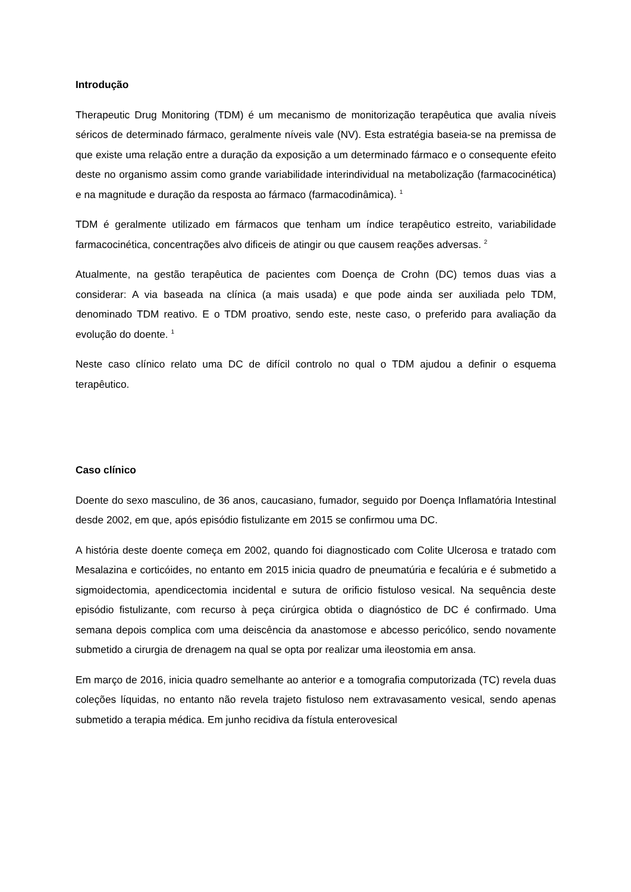Introdução
Therapeutic Drug Monitoring (TDM) é um mecanismo de monitorização terapêutica que avalia níveis séricos de determinado fármaco, geralmente níveis vale (NV). Esta estratégia baseia-se na premissa de que existe uma relação entre a duração da exposição a um determinado fármaco e o consequente efeito deste no organismo assim como grande variabilidade interindividual na metabolização (farmacocinética) e na magnitude e duração da resposta ao fármaco (farmacodinâmica). <sup>1</sup>
TDM é geralmente utilizado em fármacos que tenham um índice terapêutico estreito, variabilidade farmacocinética, concentrações alvo dificeis de atingir ou que causem reações adversas. <sup>2</sup>
Atualmente, na gestão terapêutica de pacientes com Doença de Crohn (DC) temos duas vias a considerar: A via baseada na clínica (a mais usada) e que pode ainda ser auxiliada pelo TDM, denominado TDM reativo. E o TDM proativo, sendo este, neste caso, o preferido para avaliação da evolução do doente. <sup>1</sup>
Neste caso clínico relato uma DC de difícil controlo no qual o TDM ajudou a definir o esquema terapêutico.
Caso clínico
Doente do sexo masculino, de 36 anos, caucasiano, fumador, seguido por Doença Inflamatória Intestinal desde 2002, em que, após episódio fistulizante em 2015 se confirmou uma DC.
A história deste doente começa em 2002, quando foi diagnosticado com Colite Ulcerosa e tratado com Mesalazina e corticóides, no entanto em 2015 inicia quadro de pneumatúria e fecalúria e é submetido a sigmoidectomia, apendicectomia incidental e sutura de orificio fistuloso vesical. Na sequência deste episódio fistulizante, com recurso à peça cirúrgica obtida o diagnóstico de DC é confirmado. Uma semana depois complica com uma deiscência da anastomose e abcesso pericólico, sendo novamente submetido a cirurgia de drenagem na qual se opta por realizar uma ileostomia em ansa.
Em março de 2016, inicia quadro semelhante ao anterior e a tomografia computorizada (TC) revela duas coleções líquidas, no entanto não revela trajeto fistuloso nem extravasamento vesical, sendo apenas submetido a terapia médica. Em junho recidiva da fístula enterovesical